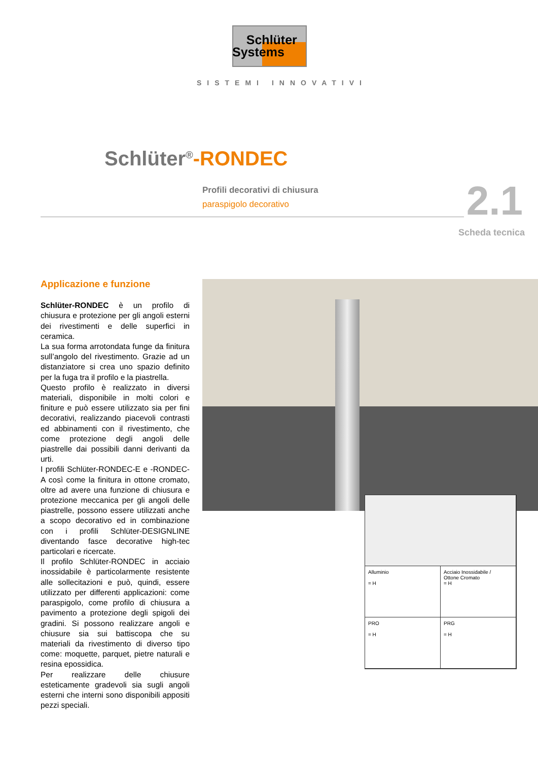Schlüter
Systems
SISTEMI INNOVATIVI
Schlüter<sup>®</sup>-RONDEC
Profili decorativi di chiusura
paraspigolo decorativo
2.1
Scheda tecnica
Applicazione e funzione
Schlüter-RONDEC è un profilo di chiusura e protezione per gli angoli esterni dei rivestimenti e delle superfici in ceramica.
La sua forma arrotondata funge da finitura sull’angolo del rivestimento. Grazie ad un distanziatore si crea uno spazio definito per la fuga tra il profilo e la piastrella.
Questo profilo è realizzato in diversi materiali, disponibile in molti colori e finiture e può essere utilizzato sia per fini decorativi, realizzando piacevoli contrasti ed abbinamenti con il rivestimento, che come protezione degli angoli delle piastrelle dai possibili danni derivanti da urti.
I profili Schlüter-RONDEC-E e -RONDEC-A così come la finitura in ottone cromato, oltre ad avere una funzione di chiusura e protezione meccanica per gli angoli delle piastrelle, possono essere utilizzati anche a scopo decorativo ed in combinazione con i profili Schlüter-DESIGNLINE diventando fasce decorative high-tec particolari e ricercate.
Il profilo Schlüter-RONDEC in acciaio inossidabile è particolarmente resistente alle sollecitazioni e può, quindi, essere utilizzato per differenti applicazioni: come paraspigolo, come profilo di chiusura a pavimento a protezione degli spigoli dei gradini. Si possono realizzare angoli e chiusure sia sui battiscopa che su materiali da rivestimento di diverso tipo come: moquette, parquet, pietre naturali e resina epossidica.
Per realizzare delle chiusure esteticamente gradevoli sia sugli angoli esterni che interni sono disponibili appositi pezzi speciali.
Alluminio
= H
Acciaio Inossidabile /
Ottone Cromato
= H
PRO
= H
PRG
= H